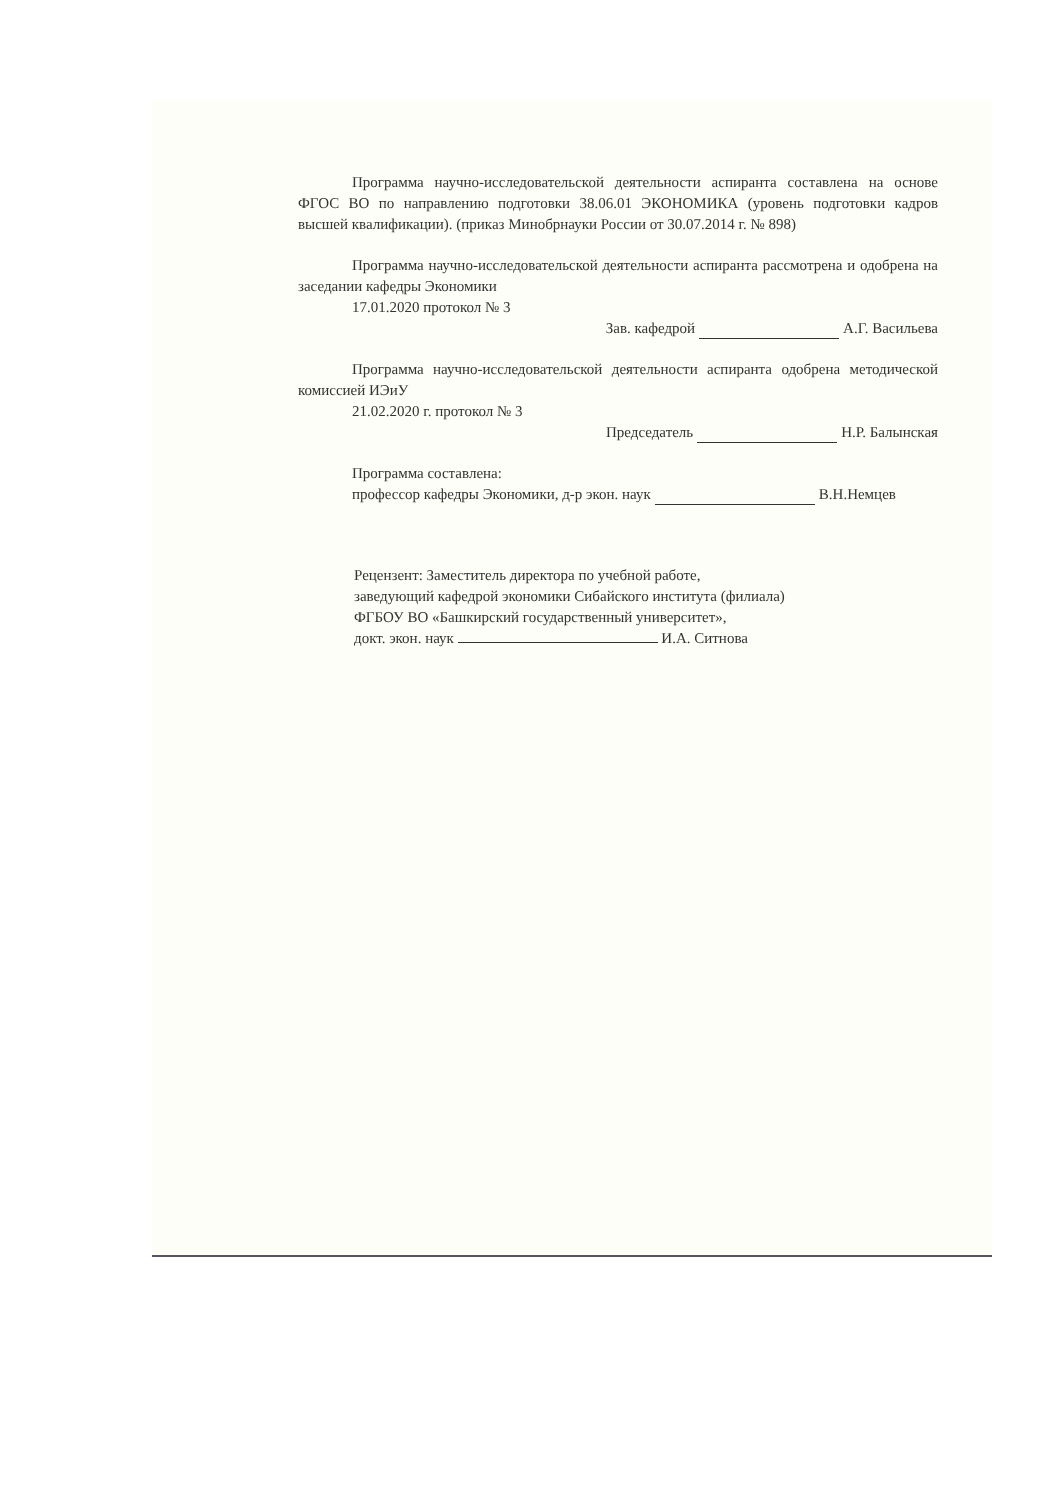Программа научно-исследовательской деятельности аспиранта составлена на основе ФГОС ВО по направлению подготовки 38.06.01 ЭКОНОМИКА (уровень подготовки кадров высшей квалификации). (приказ Минобрнауки России от 30.07.2014 г. № 898)
Программа научно-исследовательской деятельности аспиранта рассмотрена и одобрена на заседании кафедры Экономики
17.01.2020 протокол № 3
Зав. кафедрой А.Г. Васильева
Программа научно-исследовательской деятельности аспиранта одобрена методической комиссией ИЭиУ
21.02.2020 г. протокол № 3
Председатель Н.Р. Балынская
Программа составлена:
профессор кафедры Экономики, д-р экон. наук В.Н.Немцев
Рецензент: Заместитель директора по учебной работе,
заведующий кафедрой экономики Сибайского института (филиала)
ФГБОУ ВО «Башкирский государственный университет»,
докт. экон. наук И.А. Ситнова